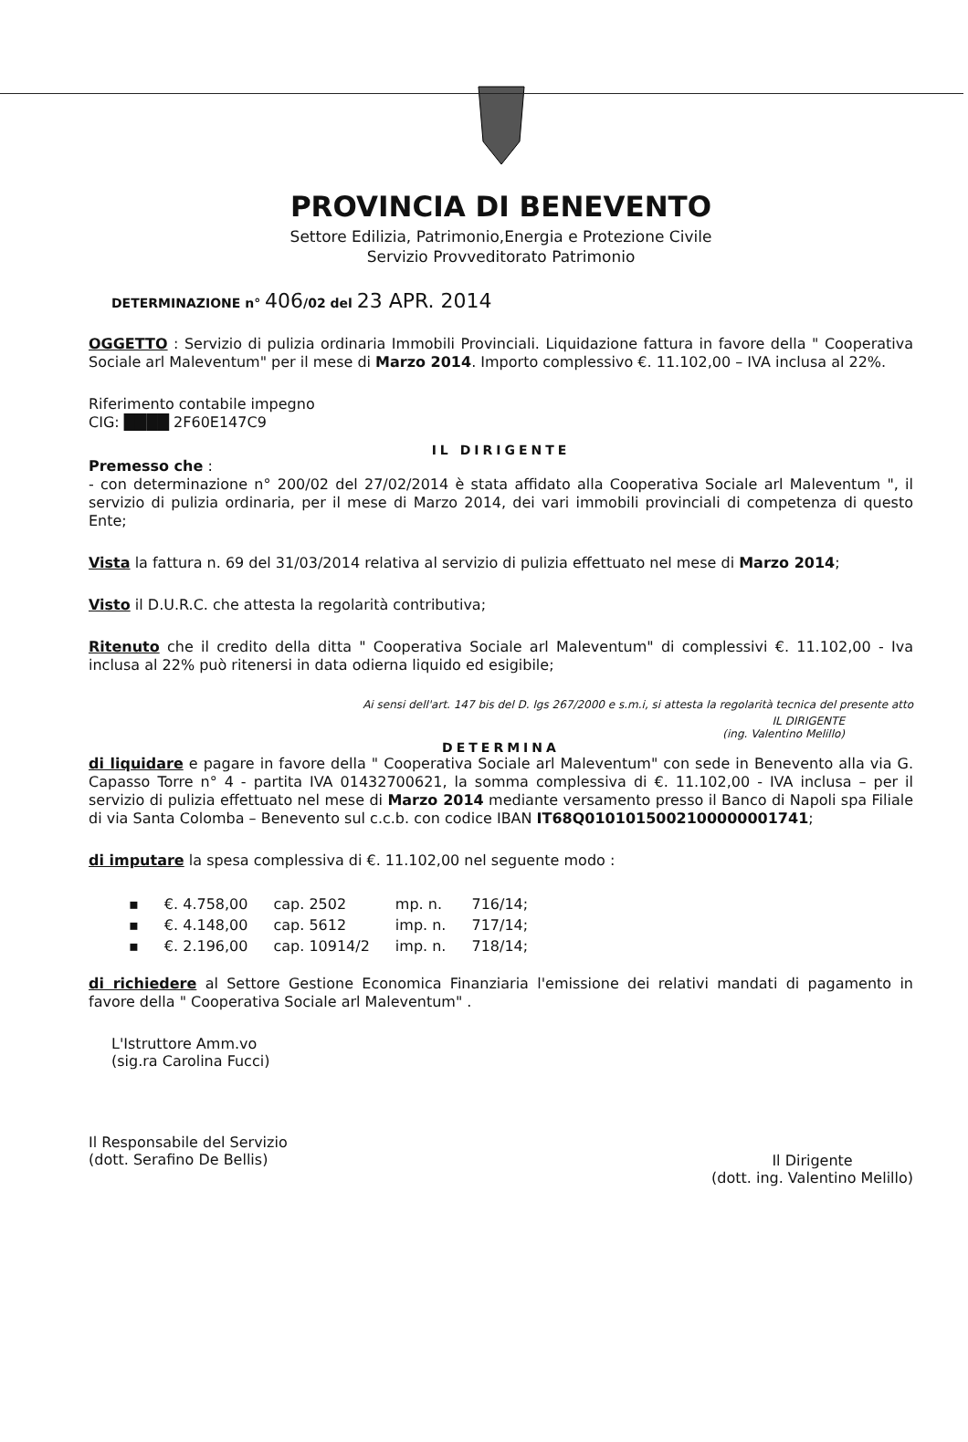PROVINCIA DI BENEVENTO
Settore Edilizia, Patrimonio,Energia e Protezione Civile
Servizio Provveditorato Patrimonio
DETERMINAZIONE n° 406/02 del 23 APR. 2014
OGGETTO : Servizio di pulizia ordinaria Immobili Provinciali. Liquidazione fattura in favore della " Cooperativa Sociale arl Maleventum" per il mese di Marzo 2014. Importo complessivo €. 11.102,00 – IVA inclusa al 22%.
Riferimento contabile impegno
CIG: ████ 2F60E147C9
IL DIRIGENTE
Premesso che :
- con determinazione n° 200/02 del 27/02/2014 è stata affidato alla Cooperativa Sociale arl Maleventum ", il servizio di pulizia ordinaria, per il mese di Marzo 2014, dei vari immobili provinciali di competenza di questo Ente;
Vista la fattura n. 69 del 31/03/2014 relativa al servizio di pulizia effettuato nel mese di Marzo 2014;
Visto il D.U.R.C. che attesta la regolarità contributiva;
Ritenuto che il credito della ditta " Cooperativa Sociale arl Maleventum" di complessivi €. 11.102,00 - Iva inclusa al 22% può ritenersi in data odierna liquido ed esigibile;
Ai sensi dell'art. 147 bis del D. lgs 267/2000 e s.m.i, si attesta la regolarità tecnica del presente atto
IL DIRIGENTE
(ing. Valentino Melillo)
DETERMINA
di liquidare e pagare in favore della " Cooperativa Sociale arl Maleventum" con sede in Benevento alla via G. Capasso Torre n° 4 - partita IVA 01432700621, la somma complessiva di €. 11.102,00 - IVA inclusa – per il servizio di pulizia effettuato nel mese di Marzo 2014 mediante versamento presso il Banco di Napoli spa Filiale di via Santa Colomba – Benevento sul c.c.b. con codice IBAN IT68Q0101015002100000001741;
di imputare la spesa complessiva di €. 11.102,00 nel seguente modo :
| ▪ | €. 4.758,00 | cap. 2502 | mp. n. | 716/14; |
| ▪ | €. 4.148,00 | cap. 5612 | imp. n. | 717/14; |
| ▪ | €. 2.196,00 | cap. 10914/2 | imp. n. | 718/14; |
di richiedere al Settore Gestione Economica Finanziaria l'emissione dei relativi mandati di pagamento in favore della " Cooperativa Sociale arl Maleventum" .
L'Istruttore Amm.vo
(sig.ra Carolina Fucci)
Il Responsabile del Servizio
(dott. Serafino De Bellis)
Il Dirigente
(dott. ing. Valentino Melillo)